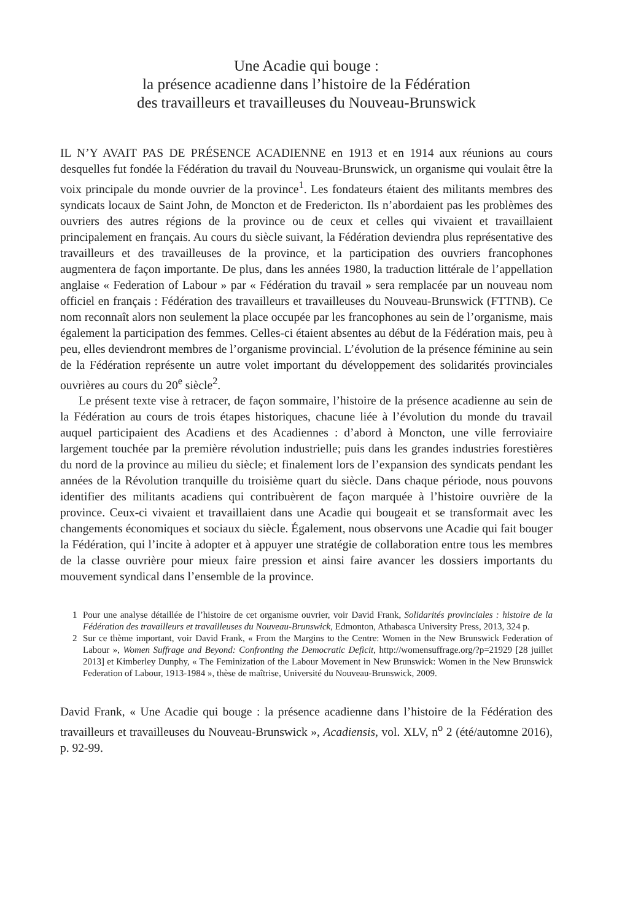Une Acadie qui bouge :
la présence acadienne dans l’histoire de la Fédération
des travailleurs et travailleuses du Nouveau-Brunswick
IL N’Y AVAIT PAS DE PRÉSENCE ACADIENNE en 1913 et en 1914 aux réunions au cours desquelles fut fondée la Fédération du travail du Nouveau-Brunswick, un organisme qui voulait être la voix principale du monde ouvrier de la province<sup>1</sup>. Les fondateurs étaient des militants membres des syndicats locaux de Saint John, de Moncton et de Fredericton. Ils n’abordaient pas les problèmes des ouvriers des autres régions de la province ou de ceux et celles qui vivaient et travaillaient principalement en français. Au cours du siècle suivant, la Fédération deviendra plus représentative des travailleurs et des travailleuses de la province, et la participation des ouvriers francophones augmentera de façon importante. De plus, dans les années 1980, la traduction littérale de l’appellation anglaise « Federation of Labour » par « Fédération du travail » sera remplacée par un nouveau nom officiel en français : Fédération des travailleurs et travailleuses du Nouveau-Brunswick (FTTNB). Ce nom reconnaît alors non seulement la place occupée par les francophones au sein de l’organisme, mais également la participation des femmes. Celles-ci étaient absentes au début de la Fédération mais, peu à peu, elles deviendront membres de l’organisme provincial. L’évolution de la présence féminine au sein de la Fédération représente un autre volet important du développement des solidarités provinciales ouvrières au cours du 20<sup>e</sup> siècle<sup>2</sup>.
Le présent texte vise à retracer, de façon sommaire, l’histoire de la présence acadienne au sein de la Fédération au cours de trois étapes historiques, chacune liée à l’évolution du monde du travail auquel participaient des Acadiens et des Acadiennes : d’abord à Moncton, une ville ferroviaire largement touchée par la première révolution industrielle; puis dans les grandes industries forestières du nord de la province au milieu du siècle; et finalement lors de l’expansion des syndicats pendant les années de la Révolution tranquille du troisième quart du siècle. Dans chaque période, nous pouvons identifier des militants acadiens qui contribuèrent de façon marquée à l’histoire ouvrière de la province. Ceux-ci vivaient et travaillaient dans une Acadie qui bougeait et se transformait avec les changements économiques et sociaux du siècle. Également, nous observons une Acadie qui fait bouger la Fédération, qui l’incite à adopter et à appuyer une stratégie de collaboration entre tous les membres de la classe ouvrière pour mieux faire pression et ainsi faire avancer les dossiers importants du mouvement syndical dans l’ensemble de la province.
1 Pour une analyse détaillée de l’histoire de cet organisme ouvrier, voir David Frank, Solidarités provinciales : histoire de la Fédération des travailleurs et travailleuses du Nouveau-Brunswick, Edmonton, Athabasca University Press, 2013, 324 p.
2 Sur ce thème important, voir David Frank, « From the Margins to the Centre: Women in the New Brunswick Federation of Labour », Women Suffrage and Beyond: Confronting the Democratic Deficit, http://womensuffrage.org/?p=21929 [28 juillet 2013] et Kimberley Dunphy, « The Feminization of the Labour Movement in New Brunswick: Women in the New Brunswick Federation of Labour, 1913-1984 », thèse de maîtrise, Université du Nouveau-Brunswick, 2009.
David Frank, « Une Acadie qui bouge : la présence acadienne dans l’histoire de la Fédération des travailleurs et travailleuses du Nouveau-Brunswick », Acadiensis, vol. XLV, n<sup>o</sup> 2 (été/automne 2016), p. 92-99.